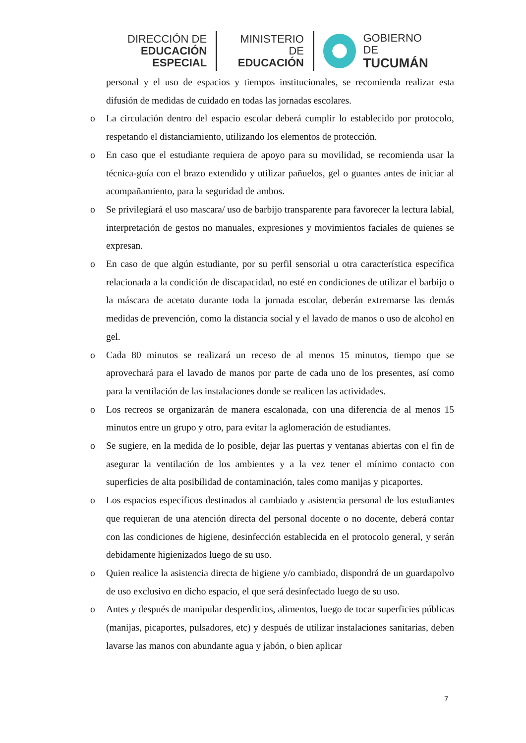DIRECCIÓN DE
EDUCACIÓN ESPECIAL
MINISTERIO DE
EDUCACIÓN
GOBIERNO DE
TUCUMÁN
personal y el uso de espacios y tiempos institucionales, se recomienda realizar esta difusión de medidas de cuidado en todas las jornadas escolares.
o La circulación dentro del espacio escolar deberá cumplir lo establecido por protocolo, respetando el distanciamiento, utilizando los elementos de protección.
o En caso que el estudiante requiera de apoyo para su movilidad, se recomienda usar la técnica-guía con el brazo extendido y utilizar pañuelos, gel o guantes antes de iniciar al acompañamiento, para la seguridad de ambos.
o Se privilegiará el uso mascara/ uso de barbijo transparente para favorecer la lectura labial, interpretación de gestos no manuales, expresiones y movimientos faciales de quienes se expresan.
o En caso de que algún estudiante, por su perfil sensorial u otra característica específica relacionada a la condición de discapacidad, no esté en condiciones de utilizar el barbijo o la máscara de acetato durante toda la jornada escolar, deberán extremarse las demás medidas de prevención, como la distancia social y el lavado de manos o uso de alcohol en gel.
o Cada 80 minutos se realizará un receso de al menos 15 minutos, tiempo que se aprovechará para el lavado de manos por parte de cada uno de los presentes, así como para la ventilación de las instalaciones donde se realicen las actividades.
o Los recreos se organizarán de manera escalonada, con una diferencia de al menos 15 minutos entre un grupo y otro, para evitar la aglomeración de estudiantes.
o Se sugiere, en la medida de lo posible, dejar las puertas y ventanas abiertas con el fin de asegurar la ventilación de los ambientes y a la vez tener el mínimo contacto con superficies de alta posibilidad de contaminación, tales como manijas y picaportes.
o Los espacios específicos destinados al cambiado y asistencia personal de los estudiantes que requieran de una atención directa del personal docente o no docente, deberá contar con las condiciones de higiene, desinfección establecida en el protocolo general, y serán debidamente higienizados luego de su uso.
o Quien realice la asistencia directa de higiene y/o cambiado, dispondrá de un guardapolvo de uso exclusivo en dicho espacio, el que será desinfectado luego de su uso.
o Antes y después de manipular desperdicios, alimentos, luego de tocar superficies públicas (manijas, picaportes, pulsadores, etc) y después de utilizar instalaciones sanitarias, deben lavarse las manos con abundante agua y jabón, o bien aplicar
7